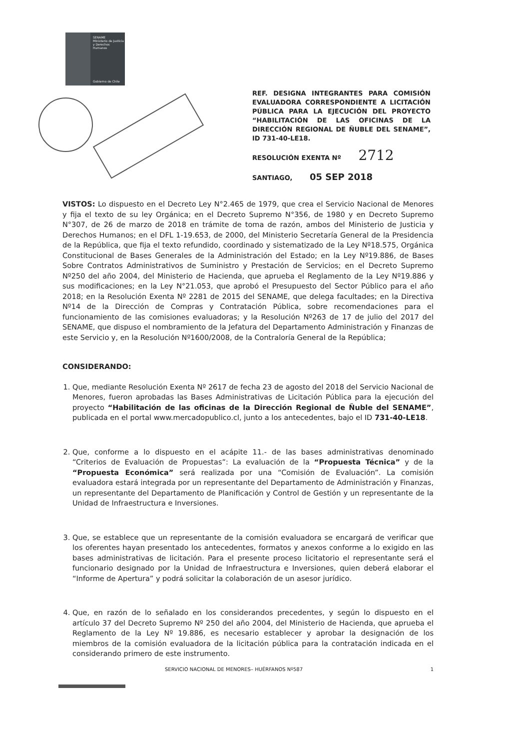SENAME
Ministerio de Justicia y Derechos Humanos
Gobierno de Chile
REF. DESIGNA INTEGRANTES PARA COMISIÓN EVALUADORA CORRESPONDIENTE A LICITACIÓN PÚBLICA PARA LA EJECUCIÓN DEL PROYECTO “HABILITACIÓN DE LAS OFICINAS DE LA DIRECCIÓN REGIONAL DE ÑUBLE DEL SENAME”, ID 731-40-LE18.
RESOLUCIÓN EXENTA Nº 2712
SANTIAGO, 05 SEP 2018
VISTOS: Lo dispuesto en el Decreto Ley N°2.465 de 1979, que crea el Servicio Nacional de Menores y fija el texto de su ley Orgánica; en el Decreto Supremo N°356, de 1980 y en Decreto Supremo N°307, de 26 de marzo de 2018 en trámite de toma de razón, ambos del Ministerio de Justicia y Derechos Humanos; en el DFL 1-19.653, de 2000, del Ministerio Secretaría General de la Presidencia de la República, que fija el texto refundido, coordinado y sistematizado de la Ley Nº18.575, Orgánica Constitucional de Bases Generales de la Administración del Estado; en la Ley Nº19.886, de Bases Sobre Contratos Administrativos de Suministro y Prestación de Servicios; en el Decreto Supremo Nº250 del año 2004, del Ministerio de Hacienda, que aprueba el Reglamento de la Ley Nº19.886 y sus modificaciones; en la Ley N°21.053, que aprobó el Presupuesto del Sector Público para el año 2018; en la Resolución Exenta Nº 2281 de 2015 del SENAME, que delega facultades; en la Directiva Nº14 de la Dirección de Compras y Contratación Pública, sobre recomendaciones para el funcionamiento de las comisiones evaluadoras; y la Resolución Nº263 de 17 de julio del 2017 del SENAME, que dispuso el nombramiento de la Jefatura del Departamento Administración y Finanzas de este Servicio y, en la Resolución Nº1600/2008, de la Contraloría General de la República;
CONSIDERANDO:
1. Que, mediante Resolución Exenta Nº 2617 de fecha 23 de agosto del 2018 del Servicio Nacional de Menores, fueron aprobadas las Bases Administrativas de Licitación Pública para la ejecución del proyecto “Habilitación de las oficinas de la Dirección Regional de Ñuble del SENAME”, publicada en el portal www.mercadopublico.cl, junto a los antecedentes, bajo el ID 731-40-LE18.
2. Que, conforme a lo dispuesto en el acápite 11.- de las bases administrativas denominado “Criterios de Evaluación de Propuestas”: La evaluación de la “Propuesta Técnica” y de la “Propuesta Económica” será realizada por una “Comisión de Evaluación”. La comisión evaluadora estará integrada por un representante del Departamento de Administración y Finanzas, un representante del Departamento de Planificación y Control de Gestión y un representante de la Unidad de Infraestructura e Inversiones.
3. Que, se establece que un representante de la comisión evaluadora se encargará de verificar que los oferentes hayan presentado los antecedentes, formatos y anexos conforme a lo exigido en las bases administrativas de licitación. Para el presente proceso licitatorio el representante será el funcionario designado por la Unidad de Infraestructura e Inversiones, quien deberá elaborar el “Informe de Apertura” y podrá solicitar la colaboración de un asesor jurídico.
4. Que, en razón de lo señalado en los considerandos precedentes, y según lo dispuesto en el artículo 37 del Decreto Supremo Nº 250 del año 2004, del Ministerio de Hacienda, que aprueba el Reglamento de la Ley Nº 19.886, es necesario establecer y aprobar la designación de los miembros de la comisión evaluadora de la licitación pública para la contratación indicada en el considerando primero de este instrumento.
SERVICIO NACIONAL DE MENORES– HUÉRFANOS Nº587 1